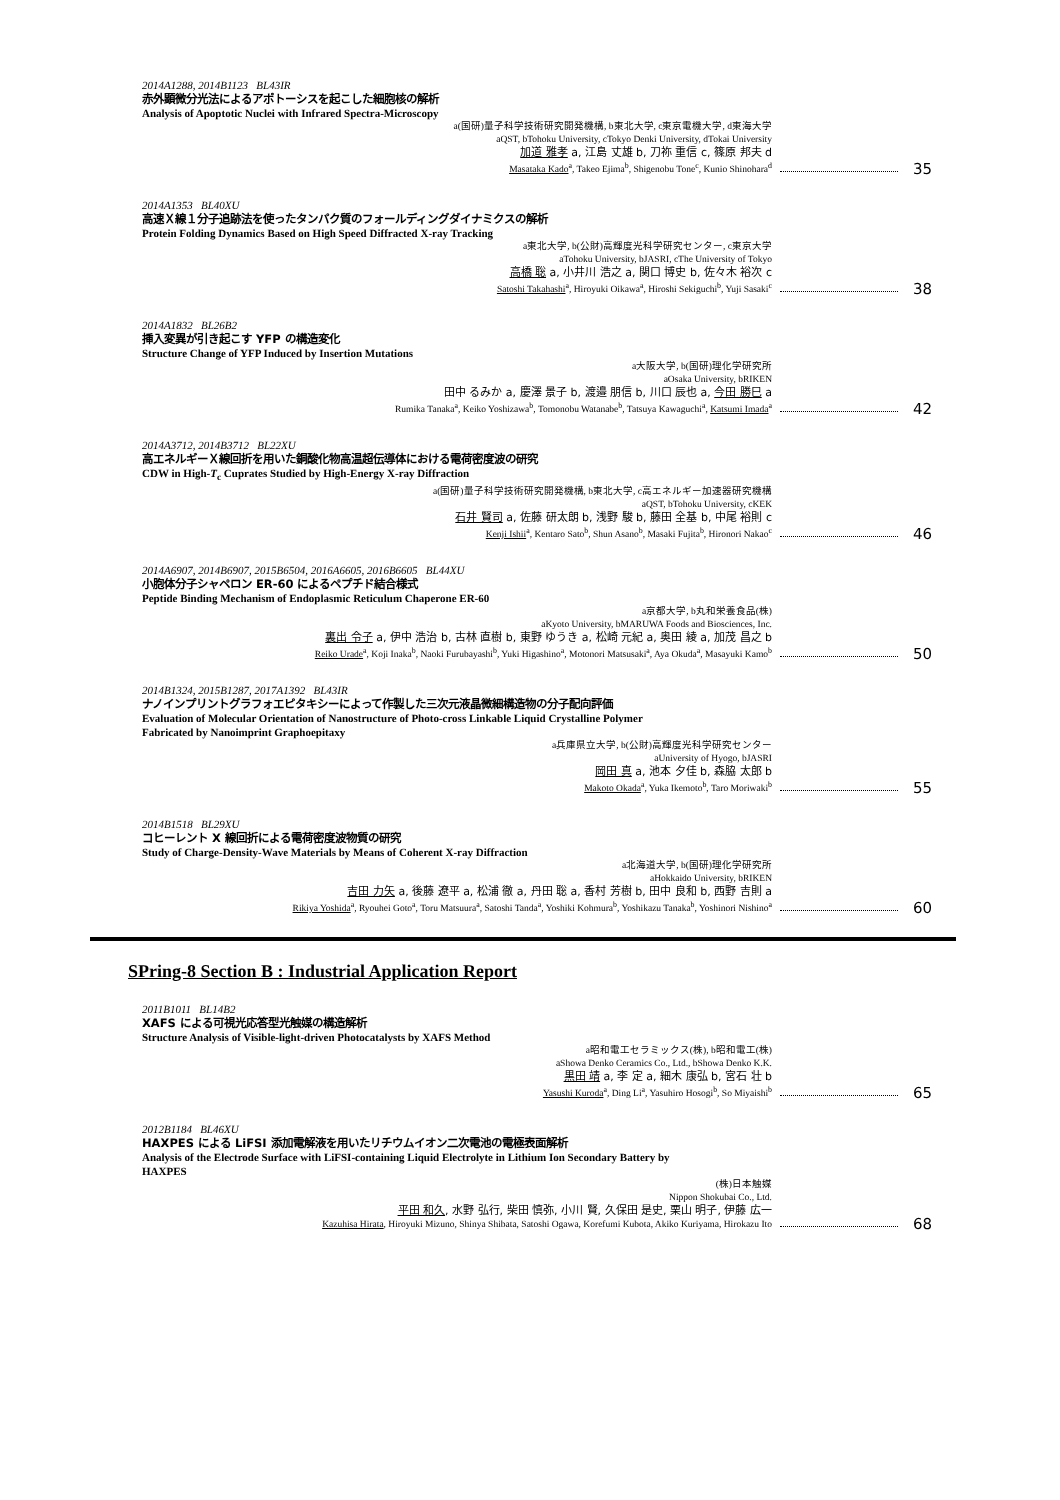2014A1288, 2014B1123 BL43IR
赤外顕微分光法によるアポトーシスを起こした細胞核の解析
Analysis of Apoptotic Nuclei with Infrared Spectra-Microscopy
a(国研)量子科学技術研究開発機構, b東北大学, c東京電機大学, d東海大学
aQST, bTohoku University, cTokyo Denki University, dTokai University
加道 雅孝 a, 江島 丈雄 b, 刀祢 重信 c, 篠原 邦夫 d
Masataka Kado<sup>a</sup>, Takeo Ejima<sup>b</sup>, Shigenobu Tone<sup>c</sup>, Kunio Shinohara<sup>d</sup>
35
2014A1353 BL40XU
高速Ｘ線１分子追跡法を使ったタンパク質のフォールディングダイナミクスの解析
Protein Folding Dynamics Based on High Speed Diffracted X-ray Tracking
a東北大学, b(公財)高輝度光科学研究センター, c東京大学
aTohoku University, bJASRI, cThe University of Tokyo
高橋 聡 a, 小井川 浩之 a, 関口 博史 b, 佐々木 裕次 c
Satoshi Takahashi<sup>a</sup>, Hiroyuki Oikawa<sup>a</sup>, Hiroshi Sekiguchi<sup>b</sup>, Yuji Sasaki<sup>c</sup>
38
2014A1832 BL26B2
挿入変異が引き起こす YFP の構造変化
Structure Change of YFP Induced by Insertion Mutations
a大阪大学, b(国研)理化学研究所
aOsaka University, bRIKEN
田中 るみか a, 慶澤 景子 b, 渡邉 朋信 b, 川口 辰也 a, 今田 勝巳 a
Rumika Tanaka<sup>a</sup>, Keiko Yoshizawa<sup>b</sup>, Tomonobu Watanabe<sup>b</sup>, Tatsuya Kawaguchi<sup>a</sup>, Katsumi Imada<sup>a</sup>
42
2014A3712, 2014B3712 BL22XU
高エネルギーＸ線回折を用いた銅酸化物高温超伝導体における電荷密度波の研究
CDW in High-T<sub>c</sub> Cuprates Studied by High-Energy X-ray Diffraction
a(国研)量子科学技術研究開発機構, b東北大学, c高エネルギー加速器研究機構
aQST, bTohoku University, cKEK
石井 賢司 a, 佐藤 研太朗 b, 浅野 駿 b, 藤田 全基 b, 中尾 裕則 c
Kenji Ishii<sup>a</sup>, Kentaro Sato<sup>b</sup>, Shun Asano<sup>b</sup>, Masaki Fujita<sup>b</sup>, Hironori Nakao<sup>c</sup>
46
2014A6907, 2014B6907, 2015B6504, 2016A6605, 2016B6605 BL44XU
小胞体分子シャペロン ER-60 によるペプチド結合様式
Peptide Binding Mechanism of Endoplasmic Reticulum Chaperone ER-60
a京都大学, b丸和栄養食品(株)
aKyoto University, bMARUWA Foods and Biosciences, Inc.
裏出 令子 a, 伊中 浩治 b, 古林 直樹 b, 東野 ゆうき a, 松崎 元紀 a, 奥田 綾 a, 加茂 昌之 b
Reiko Urade<sup>a</sup>, Koji Inaka<sup>b</sup>, Naoki Furubayashi<sup>b</sup>, Yuki Higashino<sup>a</sup>, Motonori Matsusaki<sup>a</sup>, Aya Okuda<sup>a</sup>, Masayuki Kamo<sup>b</sup>
50
2014B1324, 2015B1287, 2017A1392 BL43IR
ナノインプリントグラフォエピタキシーによって作製した三次元液晶微細構造物の分子配向評価
Evaluation of Molecular Orientation of Nanostructure of Photo-cross Linkable Liquid Crystalline Polymer
Fabricated by Nanoimprint Graphoepitaxy
a兵庫県立大学, b(公財)高輝度光科学研究センター
aUniversity of Hyogo, bJASRI
岡田 真 a, 池本 夕佳 b, 森脇 太郎 b
Makoto Okada<sup>a</sup>, Yuka Ikemoto<sup>b</sup>, Taro Moriwaki<sup>b</sup>
55
2014B1518 BL29XU
コヒーレント X 線回折による電荷密度波物質の研究
Study of Charge-Density-Wave Materials by Means of Coherent X-ray Diffraction
a北海道大学, b(国研)理化学研究所
aHokkaido University, bRIKEN
吉田 力矢 a, 後藤 遼平 a, 松浦 徹 a, 丹田 聡 a, 香村 芳樹 b, 田中 良和 b, 西野 吉則 a
Rikiya Yoshida<sup>a</sup>, Ryouhei Goto<sup>a</sup>, Toru Matsuura<sup>a</sup>, Satoshi Tanda<sup>a</sup>, Yoshiki Kohmura<sup>b</sup>, Yoshikazu Tanaka<sup>b</sup>, Yoshinori Nishino<sup>a</sup>
60
SPring-8 Section B : Industrial Application Report
2011B1011 BL14B2
XAFS による可視光応答型光触媒の構造解析
Structure Analysis of Visible-light-driven Photocatalysts by XAFS Method
a昭和電工セラミックス(株), b昭和電工(株)
aShowa Denko Ceramics Co., Ltd., bShowa Denko K.K.
黒田 靖 a, 李 定 a, 細木 康弘 b, 宮石 壮 b
Yasushi Kuroda<sup>a</sup>, Ding Li<sup>a</sup>, Yasuhiro Hosogi<sup>b</sup>, So Miyaishi<sup>b</sup>
65
2012B1184 BL46XU
HAXPES による LiFSI 添加電解液を用いたリチウムイオン二次電池の電極表面解析
Analysis of the Electrode Surface with LiFSI-containing Liquid Electrolyte in Lithium Ion Secondary Battery by
HAXPES
(株)日本触媒
Nippon Shokubai Co., Ltd.
平田 和久, 水野 弘行, 柴田 慎弥, 小川 賢, 久保田 是史, 栗山 明子, 伊藤 広一
Kazuhisa Hirata, Hiroyuki Mizuno, Shinya Shibata, Satoshi Ogawa, Korefumi Kubota, Akiko Kuriyama, Hirokazu Ito
68